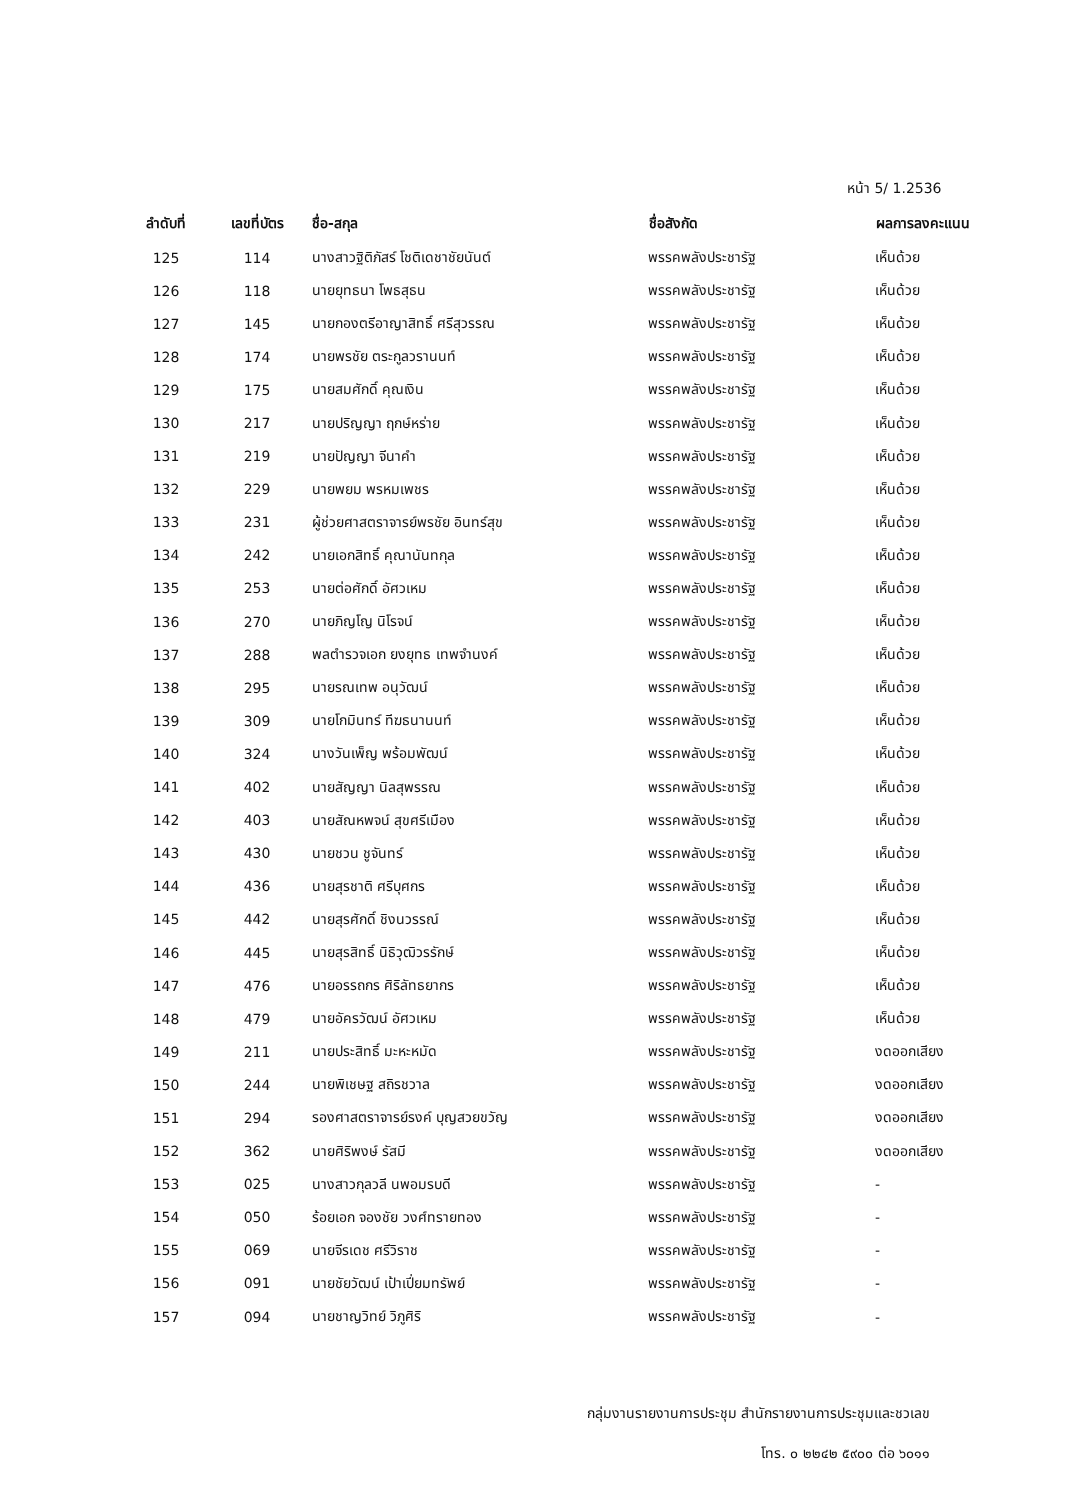หน้า 5/ 1.2536
| ลำดับที่ | เลขที่บัตร | ชื่อ-สกุล | ชื่อสังกัด | ผลการลงคะแนน |
| --- | --- | --- | --- | --- |
| 125 | 114 | นางสาวฐิติภัสร์ โชติเดชาชัยนันต์ | พรรคพลังประชารัฐ | เห็นด้วย |
| 126 | 118 | นายยุทธนา โพธสุธน | พรรคพลังประชารัฐ | เห็นด้วย |
| 127 | 145 | นายกองตรีอาญาสิทธิ์ ศรีสุวรรณ | พรรคพลังประชารัฐ | เห็นด้วย |
| 128 | 174 | นายพรชัย ตระกูลวรานนท์ | พรรคพลังประชารัฐ | เห็นด้วย |
| 129 | 175 | นายสมศักดิ์ คุณเงิน | พรรคพลังประชารัฐ | เห็นด้วย |
| 130 | 217 | นายปริญญา ฤกษ์หร่าย | พรรคพลังประชารัฐ | เห็นด้วย |
| 131 | 219 | นายปัญญา จีนาคำ | พรรคพลังประชารัฐ | เห็นด้วย |
| 132 | 229 | นายพยม พรหมเพชร | พรรคพลังประชารัฐ | เห็นด้วย |
| 133 | 231 | ผู้ช่วยศาสตราจารย์พรชัย อินทร์สุข | พรรคพลังประชารัฐ | เห็นด้วย |
| 134 | 242 | นายเอกสิทธิ์ คุณานันทกุล | พรรคพลังประชารัฐ | เห็นด้วย |
| 135 | 253 | นายต่อศักดิ์ อัศวเหม | พรรคพลังประชารัฐ | เห็นด้วย |
| 136 | 270 | นายภิญโญ นิโรจน์ | พรรคพลังประชารัฐ | เห็นด้วย |
| 137 | 288 | พลตำรวจเอก ยงยุทธ เทพจำนงค์ | พรรคพลังประชารัฐ | เห็นด้วย |
| 138 | 295 | นายรณเทพ อนุวัฒน์ | พรรคพลังประชารัฐ | เห็นด้วย |
| 139 | 309 | นายโกมินทร์ ทีฆธนานนท์ | พรรคพลังประชารัฐ | เห็นด้วย |
| 140 | 324 | นางวันเพ็ญ พร้อมพัฒน์ | พรรคพลังประชารัฐ | เห็นด้วย |
| 141 | 402 | นายสัญญา นิลสุพรรณ | พรรคพลังประชารัฐ | เห็นด้วย |
| 142 | 403 | นายสัณหพจน์ สุขศรีเมือง | พรรคพลังประชารัฐ | เห็นด้วย |
| 143 | 430 | นายชวน ชูจันทร์ | พรรคพลังประชารัฐ | เห็นด้วย |
| 144 | 436 | นายสุรชาติ ศรีบุศกร | พรรคพลังประชารัฐ | เห็นด้วย |
| 145 | 442 | นายสุรศักดิ์ ชิงนวรรณ์ | พรรคพลังประชารัฐ | เห็นด้วย |
| 146 | 445 | นายสุรสิทธิ์ นิธิวุฒิวรรักษ์ | พรรคพลังประชารัฐ | เห็นด้วย |
| 147 | 476 | นายอรรถกร ศิริลัทธยากร | พรรคพลังประชารัฐ | เห็นด้วย |
| 148 | 479 | นายอัครวัฒน์ อัศวเหม | พรรคพลังประชารัฐ | เห็นด้วย |
| 149 | 211 | นายประสิทธิ์ มะหะหมัด | พรรคพลังประชารัฐ | งดออกเสียง |
| 150 | 244 | นายพิเชษฐ สถิรชวาล | พรรคพลังประชารัฐ | งดออกเสียง |
| 151 | 294 | รองศาสตราจารย์รงค์ บุญสวยขวัญ | พรรคพลังประชารัฐ | งดออกเสียง |
| 152 | 362 | นายศิริพงษ์ รัสมี | พรรคพลังประชารัฐ | งดออกเสียง |
| 153 | 025 | นางสาวกุลวลี นพอมรบดี | พรรคพลังประชารัฐ | - |
| 154 | 050 | ร้อยเอก จองชัย วงศ์ทรายทอง | พรรคพลังประชารัฐ | - |
| 155 | 069 | นายจีรเดช ศรีวิราช | พรรคพลังประชารัฐ | - |
| 156 | 091 | นายชัยวัฒน์ เป้าเปี่ยมทรัพย์ | พรรคพลังประชารัฐ | - |
| 157 | 094 | นายชาญวิทย์ วิภูศิริ | พรรคพลังประชารัฐ | - |
กลุ่มงานรายงานการประชุม สำนักรายงานการประชุมและชวเลข
โทร. ๐ ๒๒๔๒ ๕๙๐๐ ต่อ ๖๐๑๑